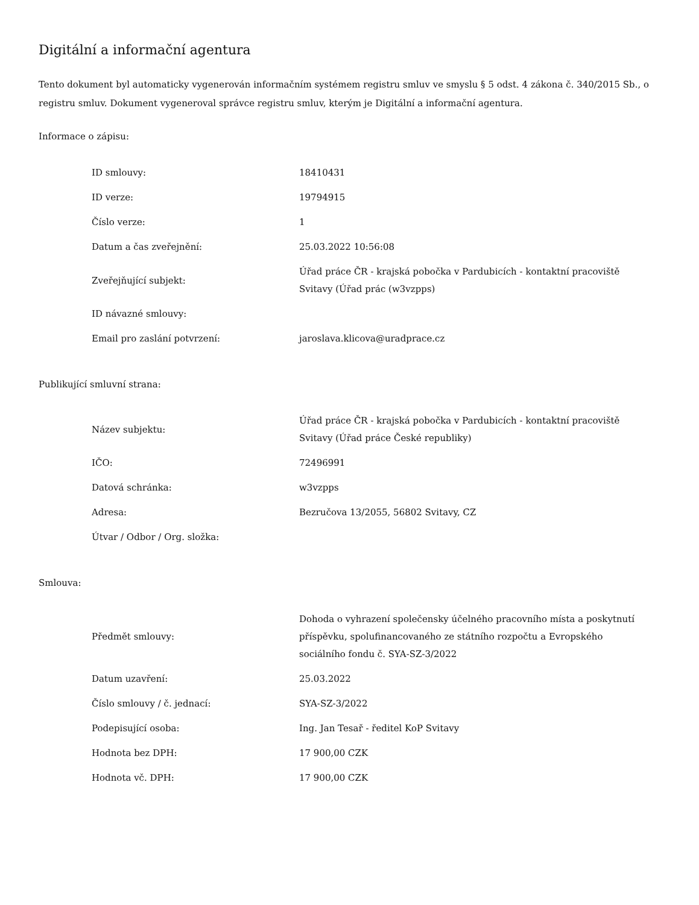Digitální a informační agentura
Tento dokument byl automaticky vygenerován informačním systémem registru smluv ve smyslu § 5 odst. 4 zákona č. 340/2015 Sb., o registru smluv. Dokument vygeneroval správce registru smluv, kterým je Digitální a informační agentura.
Informace o zápisu:
| ID smlouvy: | 18410431 |
| ID verze: | 19794915 |
| Číslo verze: | 1 |
| Datum a čas zveřejnění: | 25.03.2022 10:56:08 |
| Zveřejňující subjekt: | Úřad práce ČR - krajská pobočka v Pardubicích - kontaktní pracoviště Svitavy (Úřad prác (w3vzpps) |
| ID návazné smlouvy: | |
| Email pro zaslání potvrzení: | jaroslava.klicova@uradprace.cz |
Publikující smluvní strana:
| Název subjektu: | Úřad práce ČR - krajská pobočka v Pardubicích - kontaktní pracoviště Svitavy (Úřad práce České republiky) |
| IČO: | 72496991 |
| Datová schránka: | w3vzpps |
| Adresa: | Bezručova 13/2055, 56802 Svitavy, CZ |
| Útvar / Odbor / Org. složka: | |
Smlouva:
| Předmět smlouvy: | Dohoda o vyhrazení společensky účelného pracovního místa a poskytnutí příspěvku, spolufinancovaného ze státního rozpočtu a Evropského sociálního fondu č. SYA-SZ-3/2022 |
| Datum uzavření: | 25.03.2022 |
| Číslo smlouvy / č. jednací: | SYA-SZ-3/2022 |
| Podepisující osoba: | Ing. Jan Tesař - ředitel KoP Svitavy |
| Hodnota bez DPH: | 17 900,00 CZK |
| Hodnota vč. DPH: | 17 900,00 CZK |